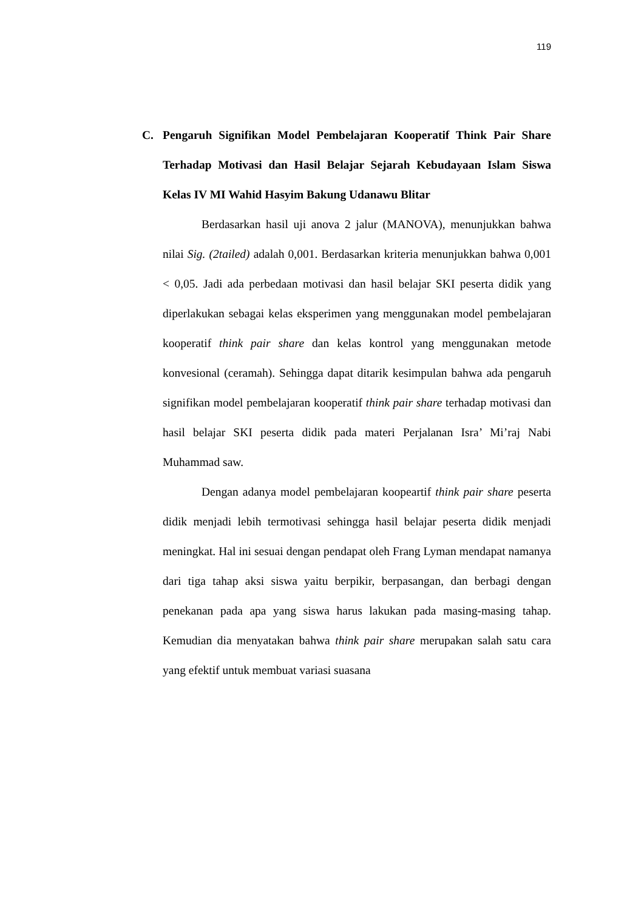119
C. Pengaruh Signifikan Model Pembelajaran Kooperatif Think Pair Share Terhadap Motivasi dan Hasil Belajar Sejarah Kebudayaan Islam Siswa Kelas IV MI Wahid Hasyim Bakung Udanawu Blitar
Berdasarkan hasil uji anova 2 jalur (MANOVA), menunjukkan bahwa nilai Sig. (2tailed) adalah 0,001. Berdasarkan kriteria menunjukkan bahwa 0,001 < 0,05. Jadi ada perbedaan motivasi dan hasil belajar SKI peserta didik yang diperlakukan sebagai kelas eksperimen yang menggunakan model pembelajaran kooperatif think pair share dan kelas kontrol yang menggunakan metode konvesional (ceramah). Sehingga dapat ditarik kesimpulan bahwa ada pengaruh signifikan model pembelajaran kooperatif think pair share terhadap motivasi dan hasil belajar SKI peserta didik pada materi Perjalanan Isra’ Mi’raj Nabi Muhammad saw.
Dengan adanya model pembelajaran koopeartif think pair share peserta didik menjadi lebih termotivasi sehingga hasil belajar peserta didik menjadi meningkat. Hal ini sesuai dengan pendapat oleh Frang Lyman mendapat namanya dari tiga tahap aksi siswa yaitu berpikir, berpasangan, dan berbagi dengan penekanan pada apa yang siswa harus lakukan pada masing-masing tahap. Kemudian dia menyatakan bahwa think pair share merupakan salah satu cara yang efektif untuk membuat variasi suasana